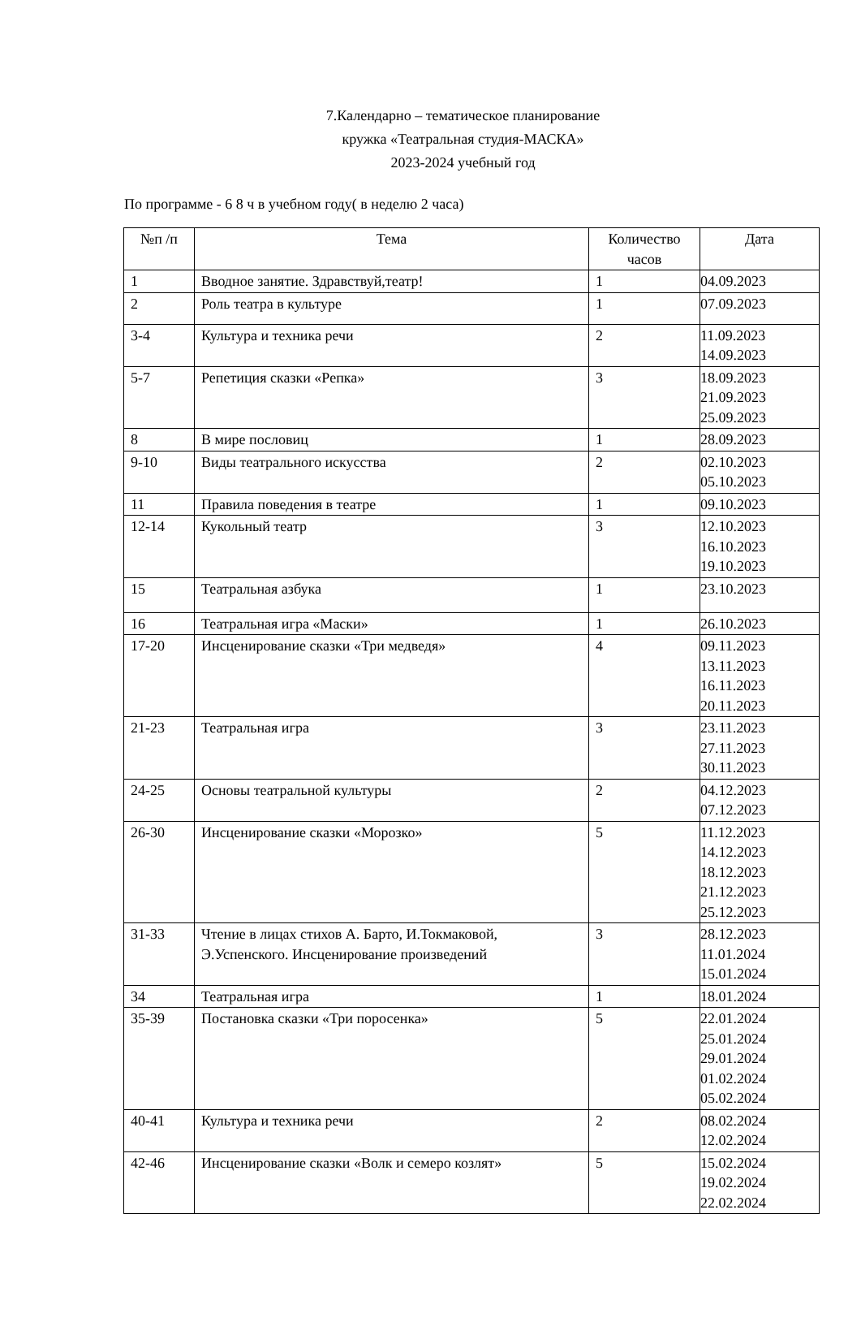7.Календарно – тематическое планирование
кружка «Театральная студия-МАСКА»
2023-2024 учебный год
По программе - 6 8 ч в учебном году( в неделю 2 часа)
| №п /п | Тема | Количество часов | Дата |
| --- | --- | --- | --- |
| 1 | Вводное занятие. Здравствуй,театр! | 1 | 04.09.2023 |
| 2 | Роль театра в культуре | 1 | 07.09.2023 |
| 3-4 | Культура и техника речи | 2 | 11.09.2023 14.09.2023 |
| 5-7 | Репетиция сказки «Репка» | 3 | 18.09.2023 21.09.2023 25.09.2023 |
| 8 | В мире пословиц | 1 | 28.09.2023 |
| 9-10 | Виды театрального искусства | 2 | 02.10.2023 05.10.2023 |
| 11 | Правила поведения в театре | 1 | 09.10.2023 |
| 12-14 | Кукольный театр | 3 | 12.10.2023 16.10.2023 19.10.2023 |
| 15 | Театральная азбука | 1 | 23.10.2023 |
| 16 | Театральная игра «Маски» | 1 | 26.10.2023 |
| 17-20 | Инсценирование сказки «Три медведя» | 4 | 09.11.2023 13.11.2023 16.11.2023 20.11.2023 |
| 21-23 | Театральная игра | 3 | 23.11.2023 27.11.2023 30.11.2023 |
| 24-25 | Основы театральной культуры | 2 | 04.12.2023 07.12.2023 |
| 26-30 | Инсценирование сказки «Морозко» | 5 | 11.12.2023 14.12.2023 18.12.2023 21.12.2023 25.12.2023 |
| 31-33 | Чтение в лицах стихов А. Барто, И.Токмаковой, Э.Успенского. Инсценирование произведений | 3 | 28.12.2023 11.01.2024 15.01.2024 |
| 34 | Театральная игра | 1 | 18.01.2024 |
| 35-39 | Постановка сказки «Три поросенка» | 5 | 22.01.2024 25.01.2024 29.01.2024 01.02.2024 05.02.2024 |
| 40-41 | Культура и техника речи | 2 | 08.02.2024 12.02.2024 |
| 42-46 | Инсценирование сказки «Волк и семеро козлят» | 5 | 15.02.2024 19.02.2024 22.02.2024 |